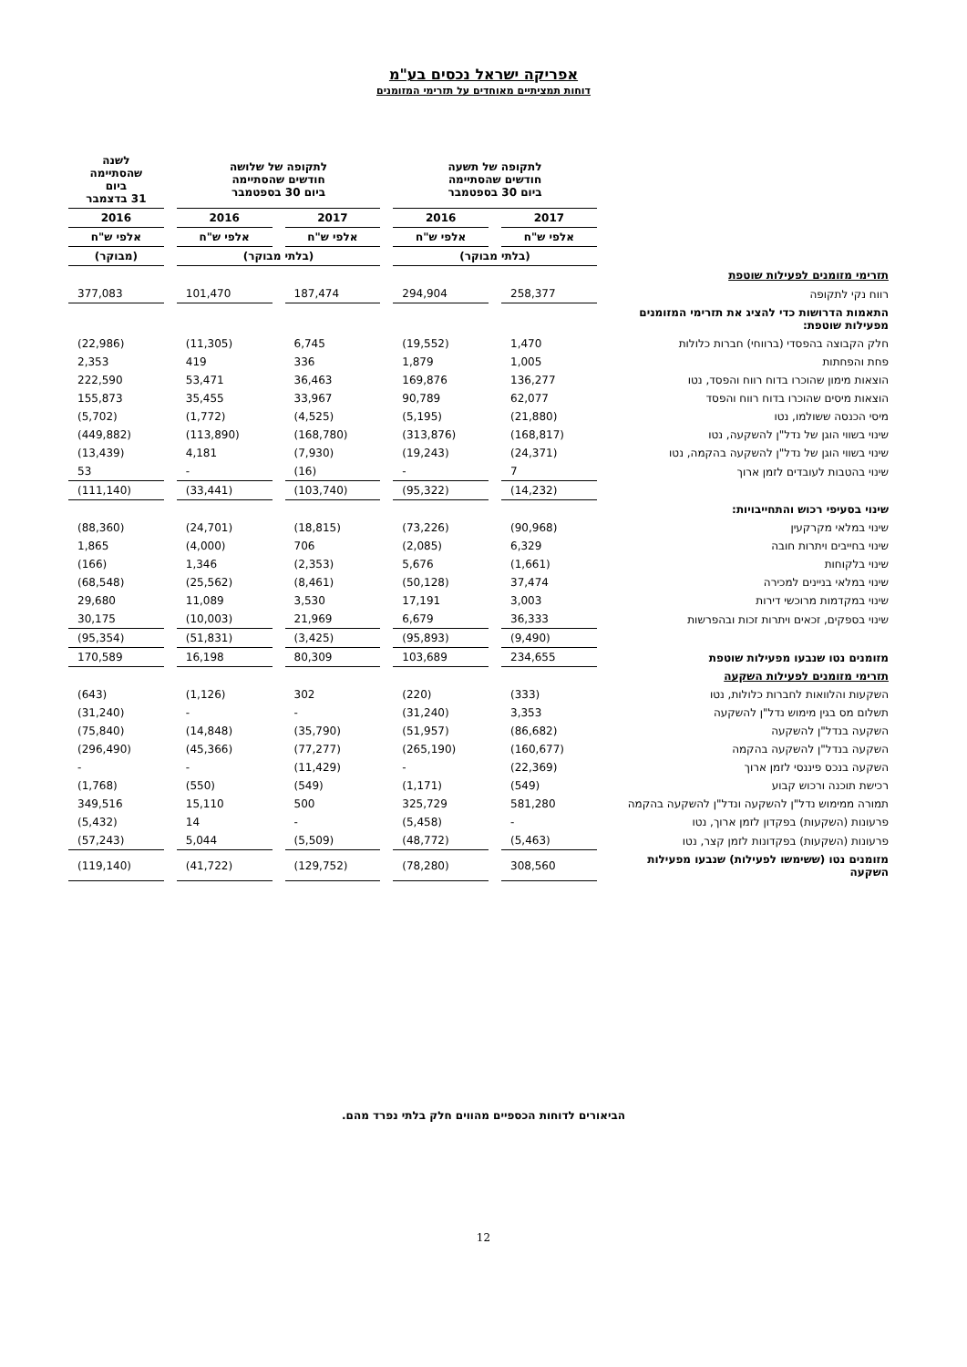אפריקה ישראל נכסים בע"מ
דוחות תמציתיים מאוחדים על תזרימי המזומנים
| | לתקופה של תשעה חודשים שהסתיימה ביום 30 בספטמבר | | לתקופה של שלושה חודשים שהסתיימה ביום 30 בספטמבר | | לשנה שהסתיימה ביום 31 בדצמבר |
| --- | --- | --- | --- | --- | --- |
| | 2017 | 2016 | 2017 | 2016 | 2016 |
| | אלפי ש"ח | אלפי ש"ח | אלפי ש"ח | אלפי ש"ח | אלפי ש"ח |
| | (בלתי מבוקר) | | (בלתי מבוקר) | | (מבוקר) |
| תזרימי מזומנים לפעילות שוטפת | | | | | |
| רווח נקי לתקופה | 258,377 | 294,904 | 187,474 | 101,470 | 377,083 |
| התאמות הדרושות כדי להציג את תזרימי המזומנים מפעילות שוטפת: | | | | | |
| חלק הקבוצה בהפסדי (ברווחי) חברות כלולות | 1,470 | (19,552) | 6,745 | (11,305) | (22,986) |
| פחת והפחתות | 1,005 | 1,879 | 336 | 419 | 2,353 |
| הוצאות מימון שהוכרו בדוח רווח והפסד, נטו | 136,277 | 169,876 | 36,463 | 53,471 | 222,590 |
| הוצאות מיסים שהוכרו בדוח רווח והפסד | 62,077 | 90,789 | 33,967 | 35,455 | 155,873 |
| מיסי הכנסה ששולמו, נטו | (21,880) | (5,195) | (4,525) | (1,772) | (5,702) |
| שינוי בשווי הוגן של נדל"ן להשקעה, נטו | (168,817) | (313,876) | (168,780) | (113,890) | (449,882) |
| שינוי בשווי הוגן של נדל"ן להשקעה בהקמה, נטו | (24,371) | (19,243) | (7,930) | 4,181 | (13,439) |
| שינוי בהטבות לעובדים לזמן ארוך | 7 | - | (16) | - | 53 |
| | (14,232) | (95,322) | (103,740) | (33,441) | (111,140) |
| שינוי בסעיפי רכוש והתחייבויות: | | | | | |
| שינוי במלאי מקרקעין | (90,968) | (73,226) | (18,815) | (24,701) | (88,360) |
| שינוי בחייבים ויתרות חובה | 6,329 | (2,085) | 706 | (4,000) | 1,865 |
| שינוי בלקוחות | (1,661) | 5,676 | (2,353) | 1,346 | (166) |
| שינוי במלאי בניינים למכירה | 37,474 | (50,128) | (8,461) | (25,562) | (68,548) |
| שינוי במקדמות מרוכשי דירות | 3,003 | 17,191 | 3,530 | 11,089 | 29,680 |
| שינוי בספקים, זכאים ויתרות זכות ובהפרשות | 36,333 | 6,679 | 21,969 | (10,003) | 30,175 |
| | (9,490) | (95,893) | (3,425) | (51,831) | (95,354) |
| מזומנים נטו שנבעו מפעילות שוטפת | 234,655 | 103,689 | 80,309 | 16,198 | 170,589 |
| תזרימי מזומנים לפעילות השקעה | | | | | |
| השקעות והלוואות לחברות כלולות, נטו | (333) | (220) | 302 | (1,126) | (643) |
| תשלום מס בגין מימוש נדל"ן להשקעה | 3,353 | (31,240) | - | - | (31,240) |
| השקעה בנדל"ן להשקעה | (86,682) | (51,957) | (35,790) | (14,848) | (75,840) |
| השקעה בנדל"ן להשקעה בהקמה | (160,677) | (265,190) | (77,277) | (45,366) | (296,490) |
| השקעה בנכס פיננסי לזמן ארוך | (22,369) | - | (11,429) | - | - |
| רכישת תוכנה ורכוש קבוע | (549) | (1,171) | (549) | (550) | (1,768) |
| תמורה ממימוש נדל"ן להשקעה ונדל"ן להשקעה בהקמה | 581,280 | 325,729 | 500 | 15,110 | 349,516 |
| פרעונות (השקעות) בפקדון לזמן ארוך, נטו | - | (5,458) | - | 14 | (5,432) |
| פרעונות (השקעות) בפקדונות לזמן קצר, נטו | (5,463) | (48,772) | (5,509) | 5,044 | (57,243) |
| מזומנים נטו (ששימשו לפעילות) שנבעו מפעילות השקעה | 308,560 | (78,280) | (129,752) | (41,722) | (119,140) |
הביאורים לדוחות הכספיים מהווים חלק בלתי נפרד מהם.
12